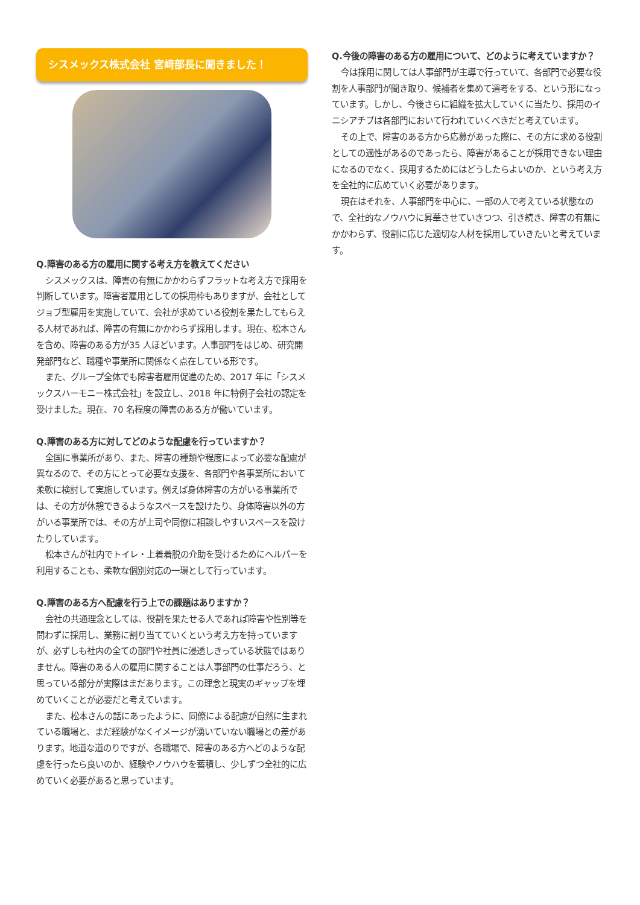シスメックス株式会社 宮﨑部長に聞きました！
Q.障害のある方の雇用に関する考え方を教えてください
シスメックスは、障害の有無にかかわらずフラットな考え方で採用を判断しています。障害者雇用としての採用枠もありますが、会社としてジョブ型雇用を実施していて、会社が求めている役割を果たしてもらえる人材であれば、障害の有無にかかわらず採用します。現在、松本さんを含め、障害のある方が35 人ほどいます。人事部門をはじめ、研究開発部門など、職種や事業所に関係なく点在している形です。
また、グループ全体でも障害者雇用促進のため、2017 年に「シスメックスハーモニー株式会社」を設立し、2018 年に特例子会社の認定を受けました。現在、70 名程度の障害のある方が働いています。
Q.障害のある方に対してどのような配慮を行っていますか？
全国に事業所があり、また、障害の種類や程度によって必要な配慮が異なるので、その方にとって必要な支援を、各部門や各事業所において柔軟に検討して実施しています。例えば身体障害の方がいる事業所では、その方が休憩できるようなスペースを設けたり、身体障害以外の方がいる事業所では、その方が上司や同僚に相談しやすいスペースを設けたりしています。
松本さんが社内でトイレ・上着着脱の介助を受けるためにヘルパーを利用することも、柔軟な個別対応の一環として行っています。
Q.障害のある方へ配慮を行う上での課題はありますか？
会社の共通理念としては、役割を果たせる人であれば障害や性別等を問わずに採用し、業務に割り当てていくという考え方を持っていますが、必ずしも社内の全ての部門や社員に浸透しきっている状態ではありません。障害のある人の雇用に関することは人事部門の仕事だろう、と思っている部分が実際はまだあります。この理念と現実のギャップを埋めていくことが必要だと考えています。
また、松本さんの話にあったように、同僚による配慮が自然に生まれている職場と、まだ経験がなくイメージが湧いていない職場との差があります。地道な道のりですが、各職場で、障害のある方へどのような配慮を行ったら良いのか、経験やノウハウを蓄積し、少しずつ全社的に広めていく必要があると思っています。
Q.今後の障害のある方の雇用について、どのように考えていますか？
今は採用に関しては人事部門が主導で行っていて、各部門で必要な役割を人事部門が聞き取り、候補者を集めて選考をする、という形になっています。しかし、今後さらに組織を拡大していくに当たり、採用のイニシアチブは各部門において行われていくべきだと考えています。
その上で、障害のある方から応募があった際に、その方に求める役割としての適性があるのであったら、障害があることが採用できない理由になるのでなく、採用するためにはどうしたらよいのか、という考え方を全社的に広めていく必要があります。
現在はそれを、人事部門を中心に、一部の人で考えている状態なので、全社的なノウハウに昇華させていきつつ、引き続き、障害の有無にかかわらず、役割に応じた適切な人材を採用していきたいと考えています。